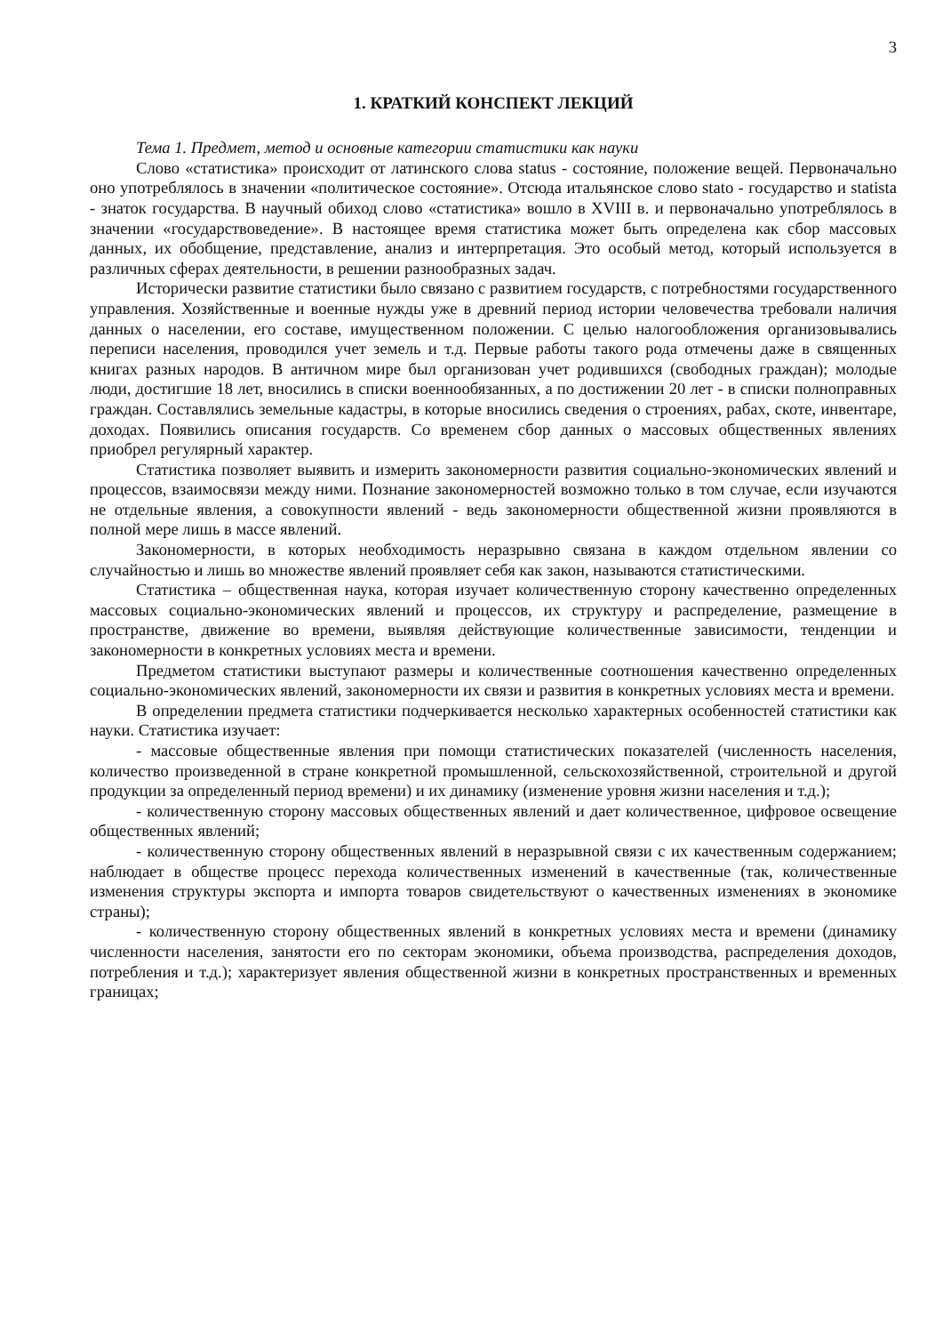3
1. КРАТКИЙ КОНСПЕКТ ЛЕКЦИЙ
Тема 1. Предмет, метод и основные категории статистики как науки
Слово «статистика» происходит от латинского слова status - состояние, положение вещей. Первоначально оно употреблялось в значении «политическое состояние». Отсюда итальянское слово stato - государство и statista - знаток государства. В научный обиход слово «статистика» вошло в XVIII в. и первоначально употреблялось в значении «государствоведение». В настоящее время статистика может быть определена как сбор массовых данных, их обобщение, представление, анализ и интерпретация. Это особый метод, который используется в различных сферах деятельности, в решении разнообразных задач.
Исторически развитие статистики было связано с развитием государств, с потребностями государственного управления. Хозяйственные и военные нужды уже в древний период истории человечества требовали наличия данных о населении, его составе, имущественном положении. С целью налогообложения организовывались переписи населения, проводился учет земель и т.д. Первые работы такого рода отмечены даже в священных книгах разных народов. В античном мире был организован учет родившихся (свободных граждан); молодые люди, достигшие 18 лет, вносились в списки военнообязанных, а по достижении 20 лет - в списки полноправных граждан. Составлялись земельные кадастры, в которые вносились сведения о строениях, рабах, скоте, инвентаре, доходах. Появились описания государств. Со временем сбор данных о массовых общественных явлениях приобрел регулярный характер.
Статистика позволяет выявить и измерить закономерности развития социально-экономических явлений и процессов, взаимосвязи между ними. Познание закономерностей возможно только в том случае, если изучаются не отдельные явления, а совокупности явлений - ведь закономерности общественной жизни проявляются в полной мере лишь в массе явлений.
Закономерности, в которых необходимость неразрывно связана в каждом отдельном явлении со случайностью и лишь во множестве явлений проявляет себя как закон, называются статистическими.
Статистика – общественная наука, которая изучает количественную сторону качественно определенных массовых социально-экономических явлений и процессов, их структуру и распределение, размещение в пространстве, движение во времени, выявляя действующие количественные зависимости, тенденции и закономерности в конкретных условиях места и времени.
Предметом статистики выступают размеры и количественные соотношения качественно определенных социально-экономических явлений, закономерности их связи и развития в конкретных условиях места и времени.
В определении предмета статистики подчеркивается несколько характерных особенностей статистики как науки. Статистика изучает:
- массовые общественные явления при помощи статистических показателей (численность населения, количество произведенной в стране конкретной промышленной, сельскохозяйственной, строительной и другой продукции за определенный период времени) и их динамику (изменение уровня жизни населения и т.д.);
- количественную сторону массовых общественных явлений и дает количественное, цифровое освещение общественных явлений;
- количественную сторону общественных явлений в неразрывной связи с их качественным содержанием; наблюдает в обществе процесс перехода количественных изменений в качественные (так, количественные изменения структуры экспорта и импорта товаров свидетельствуют о качественных изменениях в экономике страны);
- количественную сторону общественных явлений в конкретных условиях места и времени (динамику численности населения, занятости его по секторам экономики, объема производства, распределения доходов, потребления и т.д.); характеризует явления общественной жизни в конкретных пространственных и временных границах;